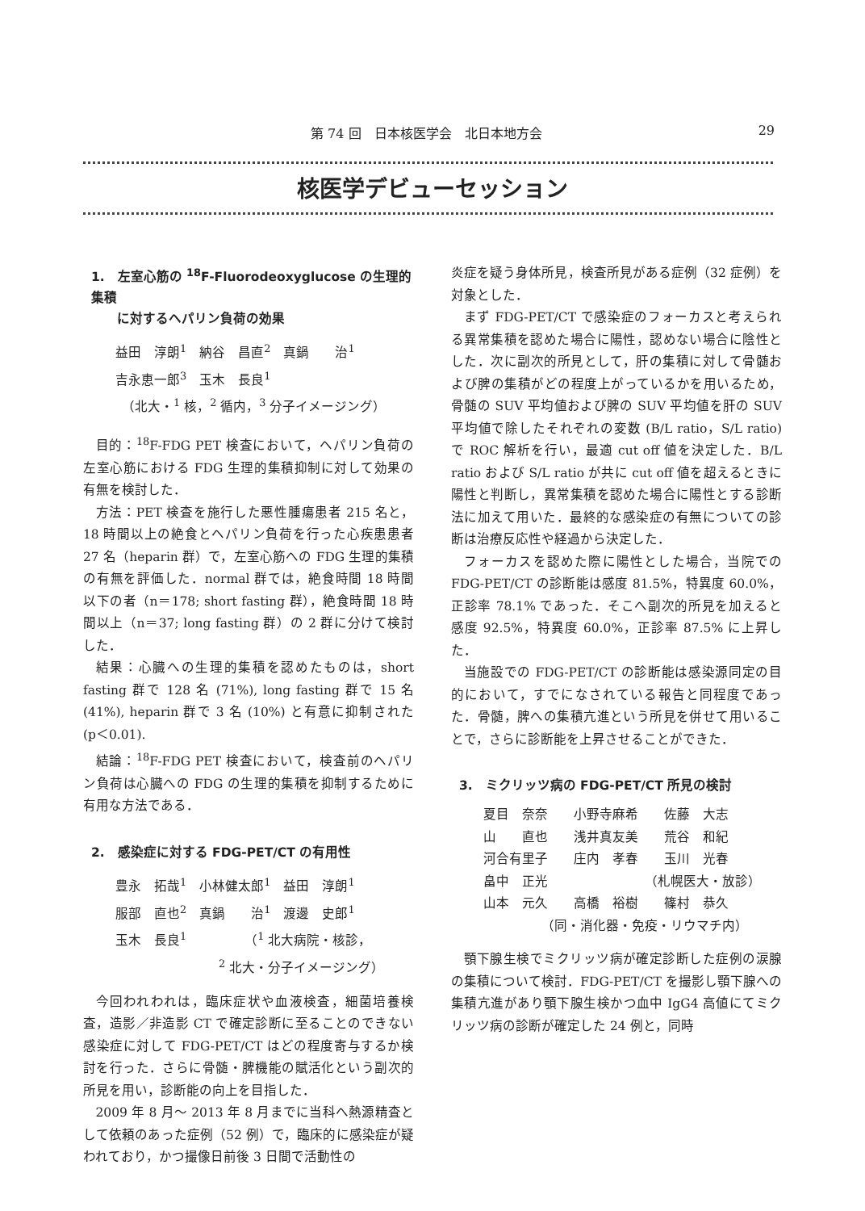第 74 回　日本核医学会　北日本地方会 29
核医学デビューセッション
1.　左室心筋の <sup>18</sup>F-Fluorodeoxyglucose の生理的集積
　　に対するヘパリン負荷の効果
益田　淳朗<sup>1</sup>　納谷　昌直<sup>2</sup>　真鍋　　治<sup>1</sup>
吉永恵一郎<sup>3</sup>　玉木　長良<sup>1</sup>
　（北大・<sup>1</sup> 核，<sup>2</sup> 循内，<sup>3</sup> 分子イメージング）
目的：<sup>18</sup>F-FDG PET 検査において，ヘパリン負荷の左室心筋における FDG 生理的集積抑制に対して効果の有無を検討した．
方法：PET 検査を施行した悪性腫瘍患者 215 名と，18 時間以上の絶食とヘパリン負荷を行った心疾患患者 27 名（heparin 群）で，左室心筋への FDG 生理的集積の有無を評価した．normal 群では，絶食時間 18 時間以下の者（n＝178; short fasting 群），絶食時間 18 時間以上（n＝37; long fasting 群）の 2 群に分けて検討した．
結果：心臓への生理的集積を認めたものは，short fasting 群で 128 名 (71%), long fasting 群で 15 名 (41%), heparin 群で 3 名 (10%) と有意に抑制された (p＜0.01).
結論：<sup>18</sup>F-FDG PET 検査において，検査前のヘパリン負荷は心臓への FDG の生理的集積を抑制するために有用な方法である．
2.　感染症に対する FDG-PET/CT の有用性
豊永　拓哉<sup>1</sup>　小林健太郎<sup>1</sup>　益田　淳朗<sup>1</sup>
服部　直也<sup>2</sup>　真鍋　　治<sup>1</sup>　渡邊　史郎<sup>1</sup>
玉木　長良<sup>1</sup>　　　　　（<sup>1</sup> 北大病院・核診，
　　　　　　　　<sup>2</sup> 北大・分子イメージング）
今回われわれは，臨床症状や血液検査，細菌培養検査，造影／非造影 CT で確定診断に至ることのできない感染症に対して FDG-PET/CT はどの程度寄与するか検討を行った．さらに骨髄・脾機能の賦活化という副次的所見を用い，診断能の向上を目指した．
2009 年 8 月～ 2013 年 8 月までに当科へ熱源精査として依頼のあった症例（52 例）で，臨床的に感染症が疑われており，かつ撮像日前後 3 日間で活動性の
炎症を疑う身体所見，検査所見がある症例（32 症例）を対象とした．
まず FDG-PET/CT で感染症のフォーカスと考えられる異常集積を認めた場合に陽性，認めない場合に陰性とした．次に副次的所見として，肝の集積に対して骨髄および脾の集積がどの程度上がっているかを用いるため，骨髄の SUV 平均値および脾の SUV 平均値を肝の SUV 平均値で除したそれぞれの変数 (B/L ratio，S/L ratio) で ROC 解析を行い，最適 cut off 値を決定した．B/L ratio および S/L ratio が共に cut off 値を超えるときに陽性と判断し，異常集積を認めた場合に陽性とする診断法に加えて用いた．最終的な感染症の有無についての診断は治療反応性や経過から決定した．
フォーカスを認めた際に陽性とした場合，当院での FDG-PET/CT の診断能は感度 81.5%，特異度 60.0%，正診率 78.1% であった．そこへ副次的所見を加えると感度 92.5%，特異度 60.0%，正診率 87.5% に上昇した．
当施設での FDG-PET/CT の診断能は感染源同定の目的において，すでになされている報告と同程度であった．骨髄，脾への集積亢進という所見を併せて用いることで，さらに診断能を上昇させることができた．
3.　ミクリッツ病の FDG-PET/CT 所見の検討
夏目　奈奈　　小野寺麻希　　佐藤　大志
山　　直也　　浅井真友美　　荒谷　和紀
河合有里子　　庄内　孝春　　玉川　光春
畠中　正光　　　　　　　　（札幌医大・放診）
山本　元久　　高橋　裕樹　　篠村　恭久
　　　　　（同・消化器・免疫・リウマチ内）
顎下腺生検でミクリッツ病が確定診断した症例の涙腺の集積について検討．FDG-PET/CT を撮影し顎下腺への集積亢進があり顎下腺生検かつ血中 IgG4 高値にてミクリッツ病の診断が確定した 24 例と，同時